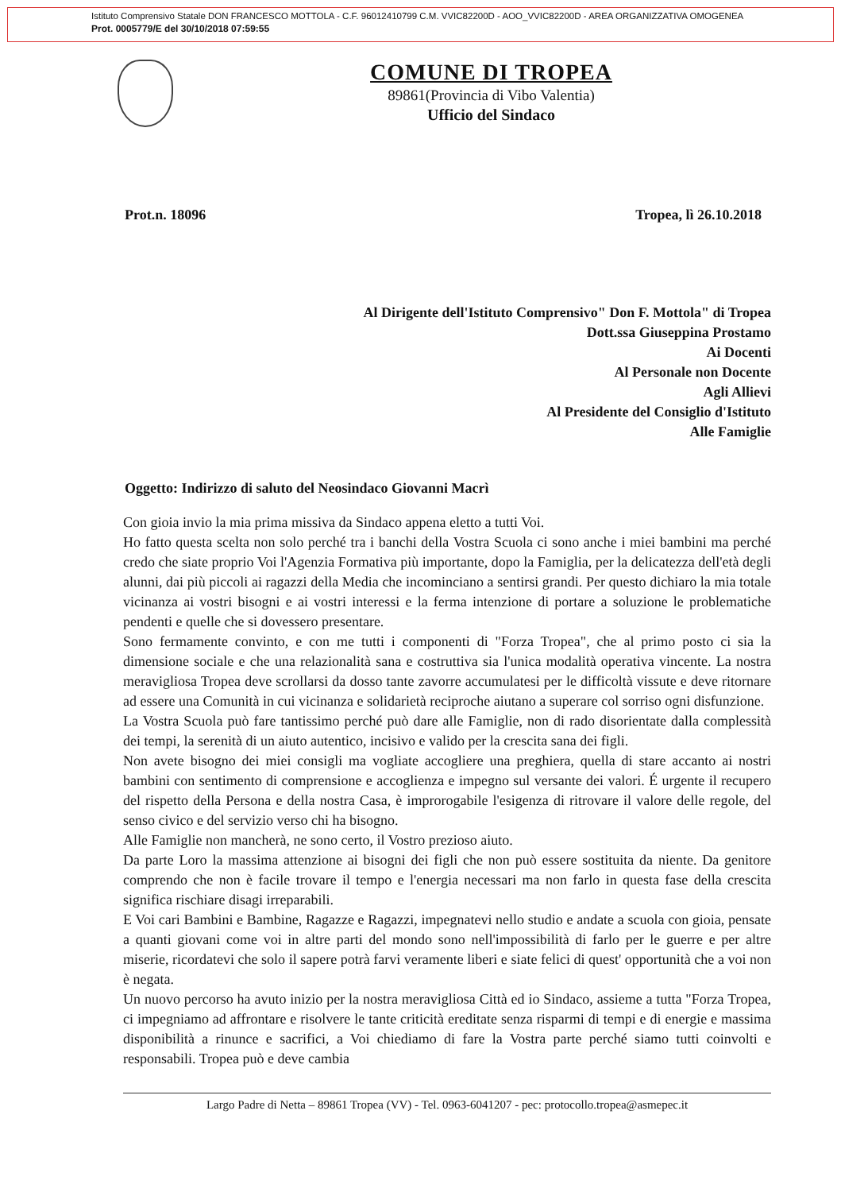Istituto Comprensivo Statale DON FRANCESCO MOTTOLA - C.F. 96012410799 C.M. VVIC82200D - AOO_VVIC82200D - AREA ORGANIZZATIVA OMOGENEA
Prot. 0005779/E del 30/10/2018 07:59:55
COMUNE DI TROPEA
89861(Provincia di Vibo Valentia)
Ufficio del Sindaco
Prot.n. 18096 Tropea, lì 26.10.2018
Al Dirigente dell'Istituto Comprensivo" Don F. Mottola" di Tropea
Dott.ssa Giuseppina Prostamo
Ai Docenti
Al Personale non Docente
Agli Allievi
Al Presidente del Consiglio d'Istituto
Alle Famiglie
Oggetto: Indirizzo di saluto del Neosindaco Giovanni Macrì
Con gioia invio la mia prima missiva da Sindaco appena eletto a tutti Voi.
Ho fatto questa scelta non solo perché tra i banchi della Vostra Scuola ci sono anche i miei bambini ma perché credo che siate proprio Voi l'Agenzia Formativa più importante, dopo la Famiglia, per la delicatezza dell'età degli alunni, dai più piccoli ai ragazzi della Media che incominciano a sentirsi grandi. Per questo dichiaro la mia totale vicinanza ai vostri bisogni e ai vostri interessi e la ferma intenzione di portare a soluzione le problematiche pendenti e quelle che si dovessero presentare.
Sono fermamente convinto, e con me tutti i componenti di "Forza Tropea", che al primo posto ci sia la dimensione sociale e che una relazionalità sana e costruttiva sia l'unica modalità operativa vincente. La nostra meravigliosa Tropea deve scrollarsi da dosso tante zavorre accumulatesi per le difficoltà vissute e deve ritornare ad essere una Comunità in cui vicinanza e solidarietà reciproche aiutano a superare col sorriso ogni disfunzione.
La Vostra Scuola può fare tantissimo perché può dare alle Famiglie, non di rado disorientate dalla complessità dei tempi, la serenità di un aiuto autentico, incisivo e valido per la crescita sana dei figli.
Non avete bisogno dei miei consigli ma vogliate accogliere una preghiera, quella di stare accanto ai nostri bambini con sentimento di comprensione e accoglienza e impegno sul versante dei valori. É urgente il recupero del rispetto della Persona e della nostra Casa, è improrogabile l'esigenza di ritrovare il valore delle regole, del senso civico e del servizio verso chi ha bisogno.
Alle Famiglie non mancherà, ne sono certo, il Vostro prezioso aiuto.
Da parte Loro la massima attenzione ai bisogni dei figli che non può essere sostituita da niente. Da genitore comprendo che non è facile trovare il tempo e l'energia necessari ma non farlo in questa fase della crescita significa rischiare disagi irreparabili.
E Voi cari Bambini e Bambine, Ragazze e Ragazzi, impegnatevi nello studio e andate a scuola con gioia, pensate a quanti giovani come voi in altre parti del mondo sono nell'impossibilità di farlo per le guerre e per altre miserie, ricordatevi che solo il sapere potrà farvi veramente liberi e siate felici di quest' opportunità che a voi non è negata.
Un nuovo percorso ha avuto inizio per la nostra meravigliosa Città ed io Sindaco, assieme a tutta "Forza Tropea, ci impegniamo ad affrontare e risolvere le tante criticità ereditate senza risparmi di tempi e di energie e massima disponibilità a rinunce e sacrifici, a Voi chiediamo di fare la Vostra parte perché siamo tutti coinvolti e responsabili. Tropea può e deve cambia
Largo Padre di Netta – 89861 Tropea (VV) - Tel. 0963-6041207 - pec: protocollo.tropea@asmepec.it